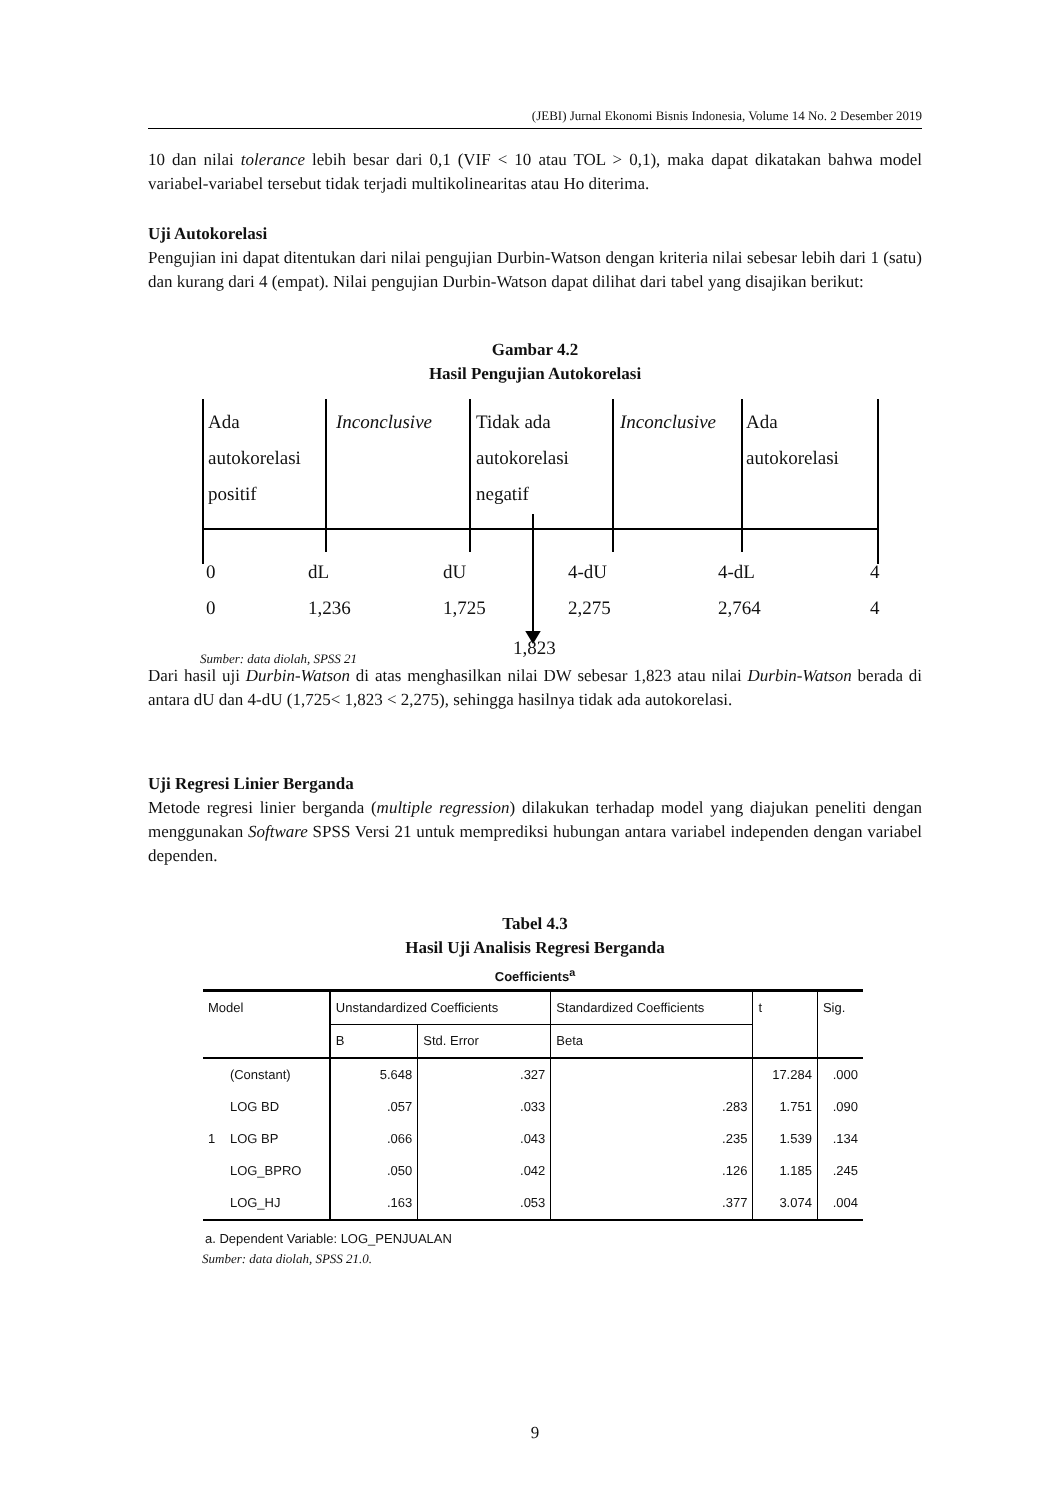(JEBI) Jurnal Ekonomi Bisnis Indonesia, Volume 14 No. 2 Desember 2019
10 dan nilai tolerance lebih besar dari 0,1 (VIF < 10 atau TOL > 0,1), maka dapat dikatakan bahwa model variabel-variabel tersebut tidak terjadi multikolinearitas atau Ho diterima.
Uji Autokorelasi
Pengujian ini dapat ditentukan dari nilai pengujian Durbin-Watson dengan kriteria nilai sebesar lebih dari 1 (satu) dan kurang dari 4 (empat). Nilai pengujian Durbin-Watson dapat dilihat dari tabel yang disajikan berikut:
Gambar 4.2
Hasil Pengujian Autokorelasi
Ada
autokorelasi
positif
Inconclusive
Tidak ada
autokorelasi
negatif
Inconclusive
Ada
autokorelasi
0
0
dL
1,236
dU
1,725
4-dU
2,275
4-dL
2,764
4
4
Sumber: data diolah, SPSS 21 1,823
Dari hasil uji Durbin-Watson di atas menghasilkan nilai DW sebesar 1,823 atau nilai Durbin-Watson berada di antara dU dan 4-dU (1,725< 1,823 < 2,275), sehingga hasilnya tidak ada autokorelasi.
Uji Regresi Linier Berganda
Metode regresi linier berganda (multiple regression) dilakukan terhadap model yang diajukan peneliti dengan menggunakan Software SPSS Versi 21 untuk memprediksi hubungan antara variabel independen dengan variabel dependen.
Tabel 4.3
Hasil Uji Analisis Regresi Berganda
Coefficients<sup>a</sup>
| Model | | Unstandardized Coefficients | | Standardized Coefficients | t | Sig. |
| --- | --- | --- | --- | --- | --- | --- |
| | | B | Std. Error | Beta | | |
| 1 | (Constant) | 5.648 | .327 | | 17.284 | .000 |
| | LOG BD | .057 | .033 | .283 | 1.751 | .090 |
| | LOG BP | .066 | .043 | .235 | 1.539 | .134 |
| | LOG_BPRO | .050 | .042 | .126 | 1.185 | .245 |
| | LOG_HJ | .163 | .053 | .377 | 3.074 | .004 |
a. Dependent Variable: LOG_PENJUALAN
Sumber: data diolah, SPSS 21.0.
9